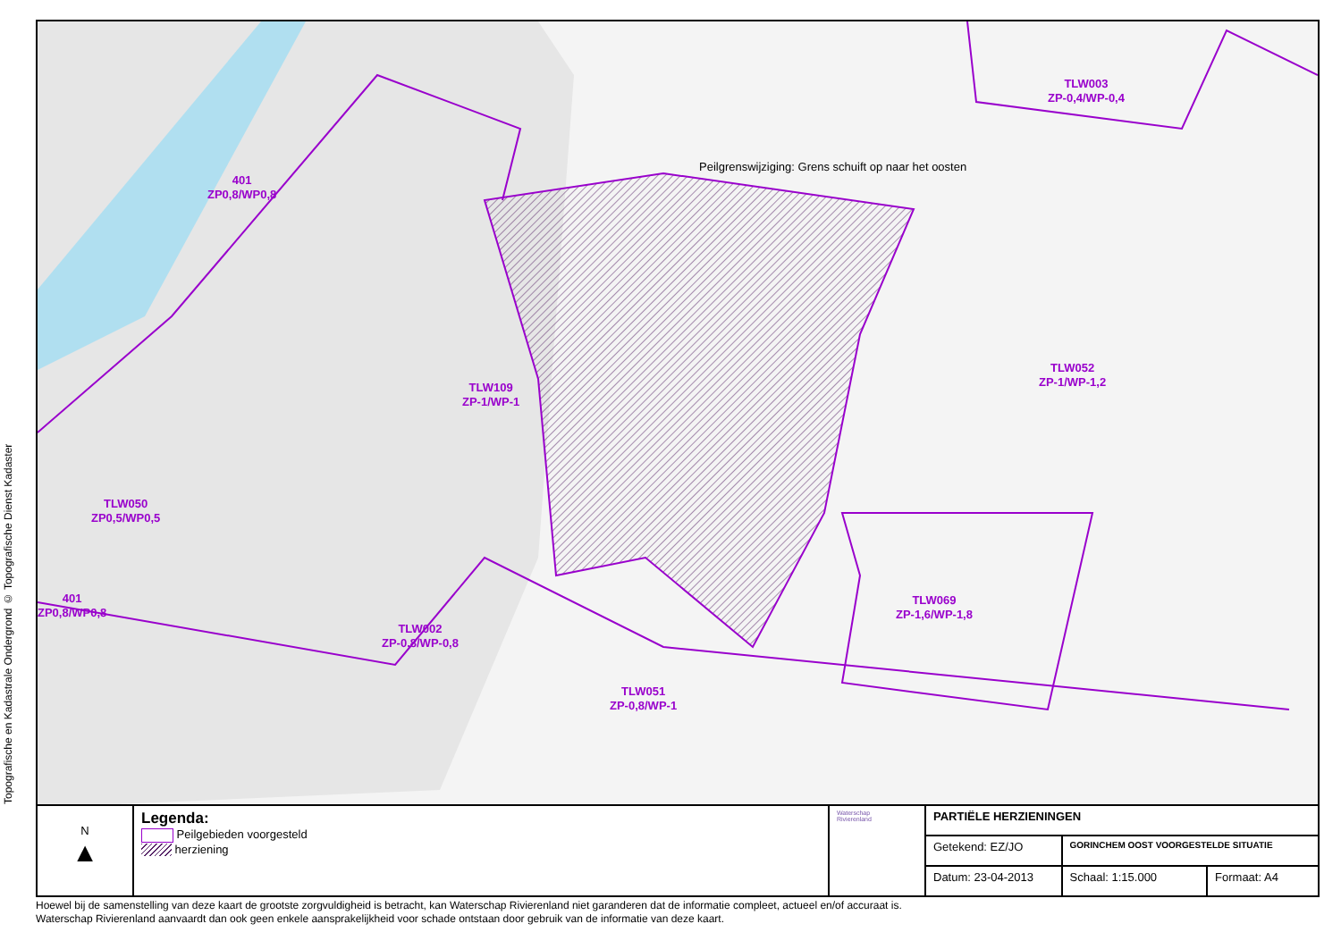Topografische en Kadastrale Ondergrond © Topografische Dienst Kadaster
401
ZP0,8/WP0,8
TLW003
ZP-0,4/WP-0,4
Peilgrenswijziging: Grens schuift op naar het oosten
TLW052
ZP-1/WP-1,2
TLW109
ZP-1/WP-1
TLW050
ZP0,5/WP0,5
TLW069
ZP-1,6/WP-1,8
401
ZP0,8/WP0,8
TLW002
ZP-0,8/WP-0,8
TLW051
ZP-0,8/WP-1
| N ▲ | Legenda: Peilgebieden voorgesteld herziening | Waterschap Rivierenland | PARTIËLE HERZIENINGEN | | |
| | | | Getekend: EZ/JO | GORINCHEM OOST VOORGESTELDE SITUATIE | |
| | | | Datum: 23-04-2013 | Schaal: 1:15.000 | Formaat: A4 |
Hoewel bij de samenstelling van deze kaart de grootste zorgvuldigheid is betracht, kan Waterschap Rivierenland niet garanderen dat de informatie compleet, actueel en/of accuraat is.
Waterschap Rivierenland aanvaardt dan ook geen enkele aansprakelijkheid voor schade ontstaan door gebruik van de informatie van deze kaart.